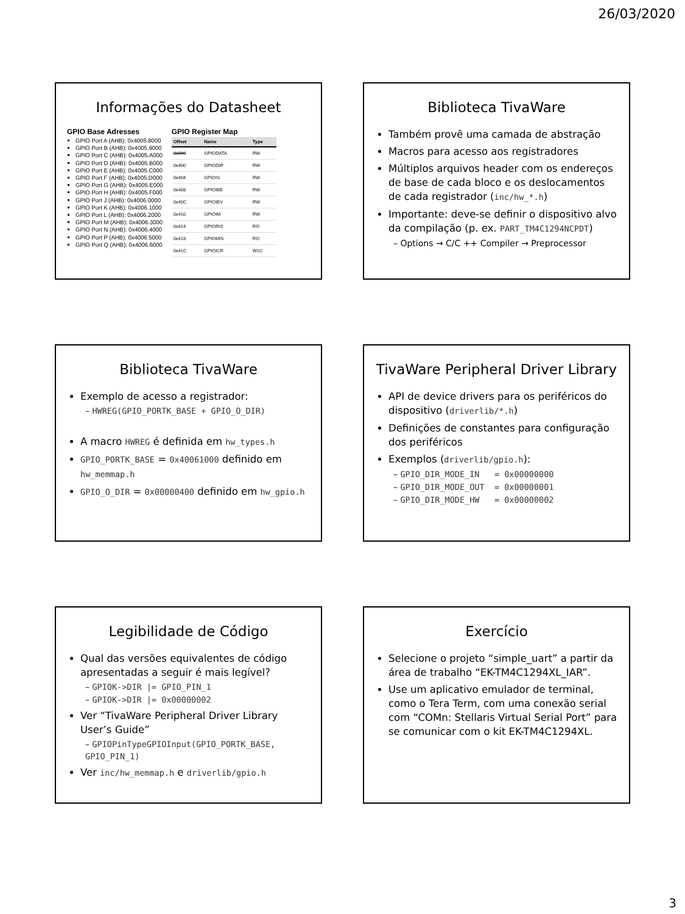26/03/2020
Informações do Datasheet
GPIO Base Adresses
GPIO Port A (AHB): 0x4005.8000
GPIO Port B (AHB): 0x4005.9000
GPIO Port C (AHB): 0x4005.A000
GPIO Port D (AHB): 0x4005.B000
GPIO Port E (AHB): 0x4005.C000
GPIO Port F (AHB): 0x4005.D000
GPIO Port G (AHB): 0x4005.E000
GPIO Port H (AHB): 0x4005.F000
GPIO Port J (AHB): 0x4006.0000
GPIO Port K (AHB): 0x4006.1000
GPIO Port L (AHB): 0x4006.2000
GPIO Port M (AHB): 0x4006.3000
GPIO Port N (AHB): 0x4006.4000
GPIO Port P (AHB): 0x4006.5000
GPIO Port Q (AHB): 0x4006.6000
GPIO Register Map
| Offset | Name | Type |
| --- | --- | --- |
| 0x000 | GPIODATA | RW |
| 0x400 | GPIODIR | RW |
| 0x404 | GPIOIS | RW |
| 0x408 | GPIOIBE | RW |
| 0x40C | GPIOIEV | RW |
| 0x410 | GPIOIM | RW |
| 0x414 | GPIORIS | RO |
| 0x418 | GPIOMIS | RO |
| 0x41C | GPIOICR | W1C |
Biblioteca TivaWare
Também provê uma camada de abstração
Macros para acesso aos registradores
Múltiplos arquivos header com os endereços de base de cada bloco e os deslocamentos de cada registrador (inc/hw_*.h)
Importante: deve-se definir o dispositivo alvo da compilação (p. ex. PART_TM4C1294NCPDT)
– Options → C/C ++ Compiler → Preprocessor
Biblioteca TivaWare
Exemplo de acesso a registrador:
– HWREG(GPIO_PORTK_BASE + GPIO_O_DIR)
A macro HWREG é definida em hw_types.h
GPIO_PORTK_BASE = 0x40061000 definido em hw_memmap.h
GPIO_O_DIR = 0x00000400 definido em hw_gpio.h
TivaWare Peripheral Driver Library
API de device drivers para os periféricos do dispositivo (driverlib/*.h)
Definições de constantes para configuração dos periféricos
Exemplos (driverlib/gpio.h):
– GPIO_DIR_MODE_IN = 0x00000000
– GPIO_DIR_MODE_OUT = 0x00000001
– GPIO_DIR_MODE_HW = 0x00000002
Legibilidade de Código
Qual das versões equivalentes de código apresentadas a seguir é mais legível?
– GPIOK->DIR |= GPIO_PIN_1
– GPIOK->DIR |= 0x00000002
Ver “TivaWare Peripheral Driver Library User’s Guide”
– GPIOPinTypeGPIOInput(GPIO_PORTK_BASE, GPIO_PIN_1)
Ver inc/hw_memmap.h e driverlib/gpio.h
Exercício
Selecione o projeto “simple_uart” a partir da área de trabalho “EK-TM4C1294XL_IAR”.
Use um aplicativo emulador de terminal, como o Tera Term, com uma conexão serial com “COMn: Stellaris Virtual Serial Port” para se comunicar com o kit EK-TM4C1294XL.
3